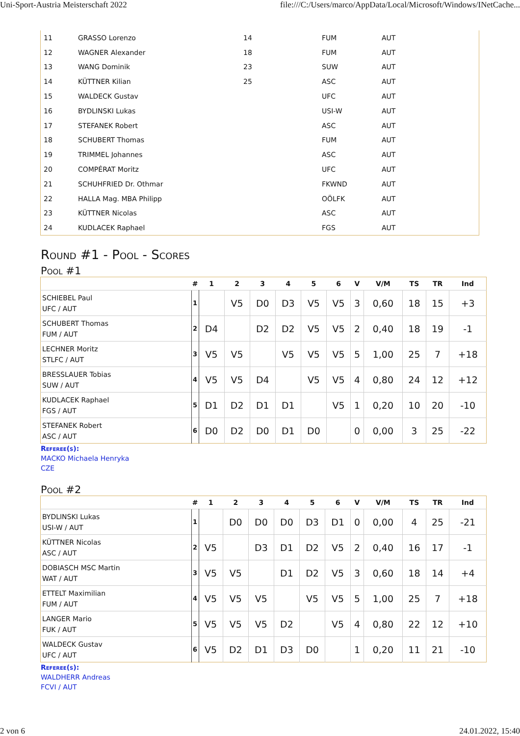Uni-Sport-Austria Meisterschaft 2022 file:///C:/Users/marco/AppData/Local/Microsoft/Windows/INetCache...
| 11 | GRASSO Lorenzo | 14 | FUM | AUT |
| 12 | WAGNER Alexander | 18 | FUM | AUT |
| 13 | WANG Dominik | 23 | SUW | AUT |
| 14 | KÜTTNER Kilian | 25 | ASC | AUT |
| 15 | WALDECK Gustav | | UFC | AUT |
| 16 | BYDLINSKI Lukas | | USI-W | AUT |
| 17 | STEFANEK Robert | | ASC | AUT |
| 18 | SCHUBERT Thomas | | FUM | AUT |
| 19 | TRIMMEL Johannes | | ASC | AUT |
| 20 | COMPÉRAT Moritz | | UFC | AUT |
| 21 | SCHUHFRIED Dr. Othmar | | FKWND | AUT |
| 22 | HALLA Mag. MBA Philipp | | OÖLFK | AUT |
| 23 | KÜTTNER Nicolas | | ASC | AUT |
| 24 | KUDLACEK Raphael | | FGS | AUT |
Round #1 - Pool - Scores
Pool #1
| | # | 1 | 2 | 3 | 4 | 5 | 6 | V | V/M | TS | TR | Ind |
| --- | --- | --- | --- | --- | --- | --- | --- | --- | --- | --- | --- | --- |
| SCHIEBEL Paul UFC / AUT | 1 | | V5 | D0 | D3 | V5 | V5 | 3 | 0,60 | 18 | 15 | +3 |
| SCHUBERT Thomas FUM / AUT | 2 | D4 | | D2 | D2 | V5 | V5 | 2 | 0,40 | 18 | 19 | -1 |
| LECHNER Moritz STLFC / AUT | 3 | V5 | V5 | | V5 | V5 | V5 | 5 | 1,00 | 25 | 7 | +18 |
| BRESSLAUER Tobias SUW / AUT | 4 | V5 | V5 | D4 | | V5 | V5 | 4 | 0,80 | 24 | 12 | +12 |
| KUDLACEK Raphael FGS / AUT | 5 | D1 | D2 | D1 | D1 | | V5 | 1 | 0,20 | 10 | 20 | -10 |
| STEFANEK Robert ASC / AUT | 6 | D0 | D2 | D0 | D1 | D0 | | 0 | 0,00 | 3 | 25 | -22 |
Referee(s):
MACKO Michaela Henryka
CZE
Pool #2
| | # | 1 | 2 | 3 | 4 | 5 | 6 | V | V/M | TS | TR | Ind |
| --- | --- | --- | --- | --- | --- | --- | --- | --- | --- | --- | --- | --- |
| BYDLINSKI Lukas USI-W / AUT | 1 | | D0 | D0 | D0 | D3 | D1 | 0 | 0,00 | 4 | 25 | -21 |
| KÜTTNER Nicolas ASC / AUT | 2 | V5 | | D3 | D1 | D2 | V5 | 2 | 0,40 | 16 | 17 | -1 |
| DOBIASCH MSC Martin WAT / AUT | 3 | V5 | V5 | | D1 | D2 | V5 | 3 | 0,60 | 18 | 14 | +4 |
| ETTELT Maximilian FUM / AUT | 4 | V5 | V5 | V5 | | V5 | V5 | 5 | 1,00 | 25 | 7 | +18 |
| LANGER Mario FUK / AUT | 5 | V5 | V5 | V5 | D2 | | V5 | 4 | 0,80 | 22 | 12 | +10 |
| WALDECK Gustav UFC / AUT | 6 | V5 | D2 | D1 | D3 | D0 | | 1 | 0,20 | 11 | 21 | -10 |
Referee(s):
WALDHERR Andreas
FCVI / AUT
2 von 6 24.01.2022, 15:40